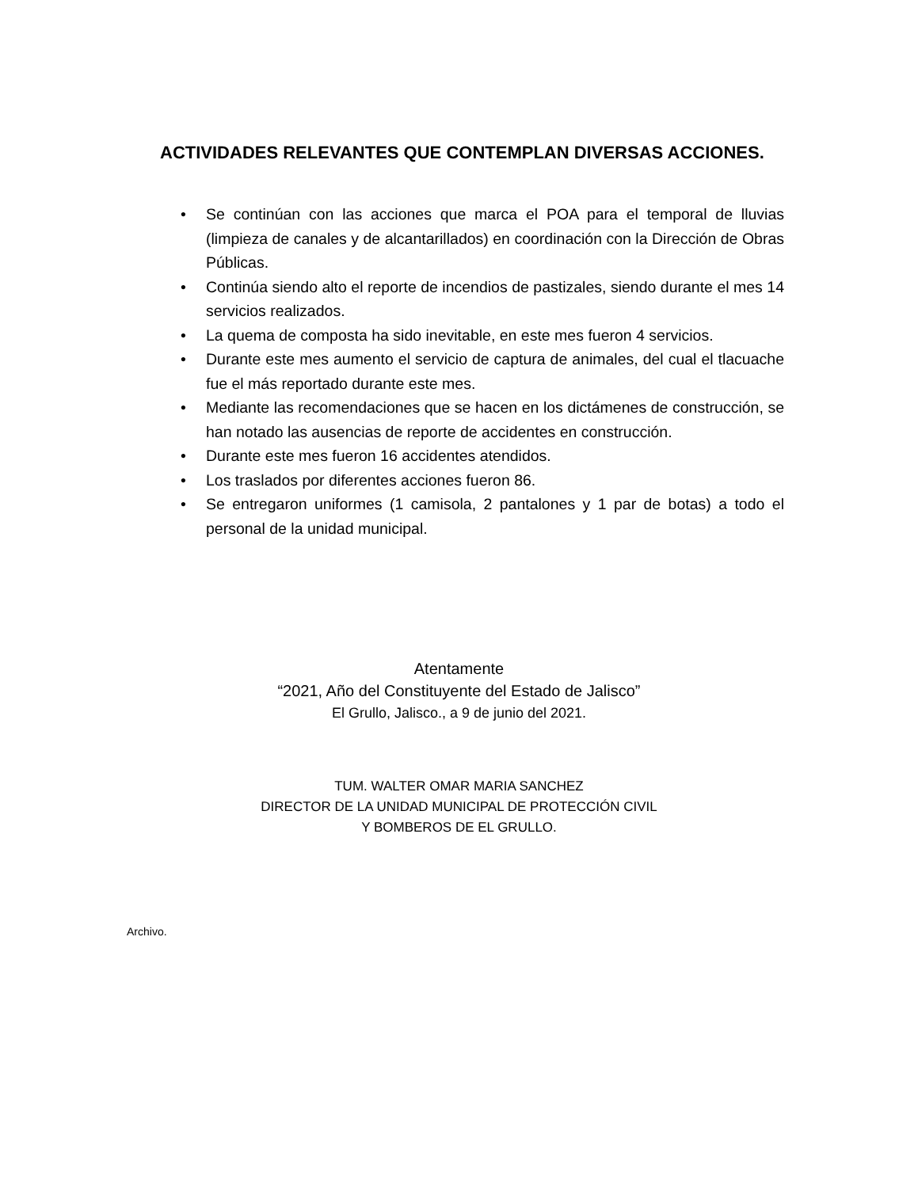ACTIVIDADES RELEVANTES QUE CONTEMPLAN DIVERSAS ACCIONES.
• Se continúan con las acciones que marca el POA para el temporal de lluvias (limpieza de canales y de alcantarillados) en coordinación con la Dirección de Obras Públicas.
• Continúa siendo alto el reporte de incendios de pastizales, siendo durante el mes 14 servicios realizados.
• La quema de composta ha sido inevitable, en este mes fueron 4 servicios.
• Durante este mes aumento el servicio de captura de animales, del cual el tlacuache fue el más reportado durante este mes.
• Mediante las recomendaciones que se hacen en los dictámenes de construcción, se han notado las ausencias de reporte de accidentes en construcción.
• Durante este mes fueron 16 accidentes atendidos.
• Los traslados por diferentes acciones fueron 86.
• Se entregaron uniformes (1 camisola, 2 pantalones y 1 par de botas) a todo el personal de la unidad municipal.
Atentamente
“2021, Año del Constituyente del Estado de Jalisco”
El Grullo, Jalisco., a 9 de junio del 2021.
TUM. WALTER OMAR MARIA SANCHEZ
DIRECTOR DE LA UNIDAD MUNICIPAL DE PROTECCIÓN CIVIL
Y BOMBEROS DE EL GRULLO.
Archivo.